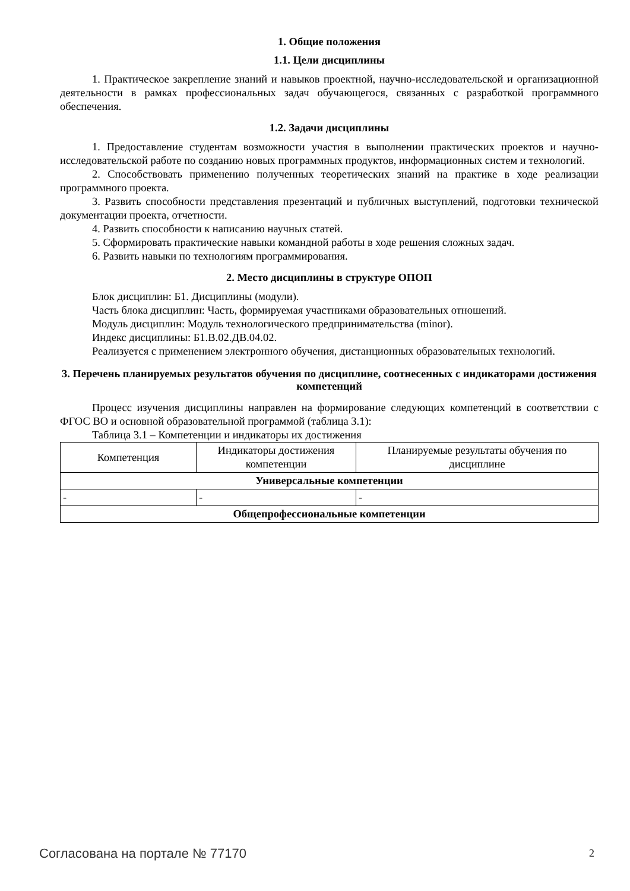1. Общие положения
1.1. Цели дисциплины
1. Практическое закрепление знаний и навыков проектной, научно-исследовательской и организационной деятельности в рамках профессиональных задач обучающегося, связанных с разработкой программного обеспечения.
1.2. Задачи дисциплины
1. Предоставление студентам возможности участия в выполнении практических проектов и научно-исследовательской работе по созданию новых программных продуктов, информационных систем и технологий.
2. Способствовать применению полученных теоретических знаний на практике в ходе реализации программного проекта.
3. Развить способности представления презентаций и публичных выступлений, подготовки технической документации проекта, отчетности.
4. Развить способности к написанию научных статей.
5. Сформировать практические навыки командной работы в ходе решения сложных задач.
6. Развить навыки по технологиям программирования.
2. Место дисциплины в структуре ОПОП
Блок дисциплин: Б1. Дисциплины (модули).
Часть блока дисциплин: Часть, формируемая участниками образовательных отношений.
Модуль дисциплин: Модуль технологического предпринимательства (minor).
Индекс дисциплины: Б1.В.02.ДВ.04.02.
Реализуется с применением электронного обучения, дистанционных образовательных технологий.
3. Перечень планируемых результатов обучения по дисциплине, соотнесенных с индикаторами достижения компетенций
Процесс изучения дисциплины направлен на формирование следующих компетенций в соответствии с ФГОС ВО и основной образовательной программой (таблица 3.1):
Таблица 3.1 – Компетенции и индикаторы их достижения
| Компетенция | Индикаторы достижения компетенции | Планируемые результаты обучения по дисциплине |
| --- | --- | --- |
| Универсальные компетенции | | |
| - | - | - |
| Общепрофессиональные компетенции | | |
Согласована на портале № 77170 2